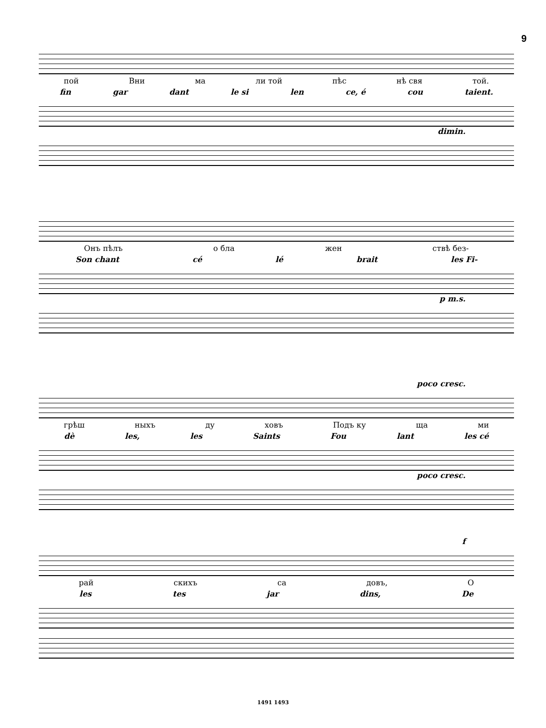9
пой Вни ма ли той пѣс нѣ свя той.
fin gar dant le si len ce, é cou taient.
dimin.
Онъ пѣлъ о бла жен ствѣ без-
Son chant cé lé brait les Fi-
p m.s.
poco cresc.
грѣш ныхъ ду ховъ Подъ ку ща ми
dè les, les Saints Fou lant les cé
poco cresc.
f
рай скихъ са довъ, О
les tes jar dins, De
1491 1493